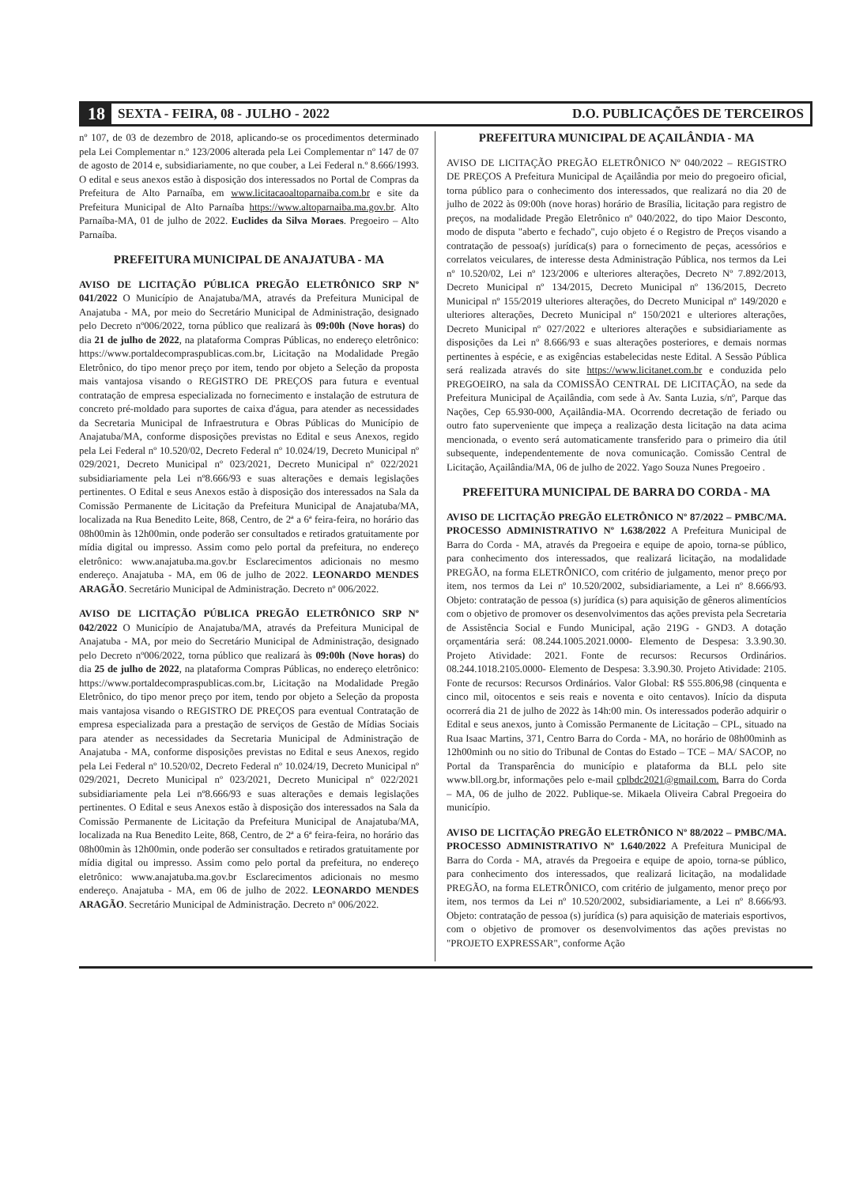18 SEXTA - FEIRA, 08 - JULHO - 2022 D.O. PUBLICAÇÕES DE TERCEIROS
nº 107, de 03 de dezembro de 2018, aplicando-se os procedimentos determinado pela Lei Complementar n.º 123/2006 alterada pela Lei Complementar nº 147 de 07 de agosto de 2014 e, subsidiariamente, no que couber, a Lei Federal n.º 8.666/1993. O edital e seus anexos estão à disposição dos interessados no Portal de Compras da Prefeitura de Alto Parnaíba, em www.licitacaoaltoparnaiba.com.br e site da Prefeitura Municipal de Alto Parnaíba https://www.altoparnaiba.ma.gov.br. Alto Parnaíba-MA, 01 de julho de 2022. Euclides da Silva Moraes. Pregoeiro – Alto Parnaíba.
PREFEITURA MUNICIPAL DE ANAJATUBA - MA
AVISO DE LICITAÇÃO PÚBLICA PREGÃO ELETRÔNICO SRP Nº 041/2022 O Município de Anajatuba/MA, através da Prefeitura Municipal de Anajatuba - MA, por meio do Secretário Municipal de Administração, designado pelo Decreto nº006/2022, torna público que realizará às 09:00h (Nove horas) do dia 21 de julho de 2022, na plataforma Compras Públicas, no endereço eletrônico: https://www.portaldecompraspublicas.com.br, Licitação na Modalidade Pregão Eletrônico, do tipo menor preço por item, tendo por objeto a Seleção da proposta mais vantajosa visando o REGISTRO DE PREÇOS para futura e eventual contratação de empresa especializada no fornecimento e instalação de estrutura de concreto pré-moldado para suportes de caixa d'água, para atender as necessidades da Secretaria Municipal de Infraestrutura e Obras Públicas do Município de Anajatuba/MA, conforme disposições previstas no Edital e seus Anexos, regido pela Lei Federal nº 10.520/02, Decreto Federal nº 10.024/19, Decreto Municipal nº 029/2021, Decreto Municipal nº 023/2021, Decreto Municipal nº 022/2021 subsidiariamente pela Lei nº8.666/93 e suas alterações e demais legislações pertinentes. O Edital e seus Anexos estão à disposição dos interessados na Sala da Comissão Permanente de Licitação da Prefeitura Municipal de Anajatuba/MA, localizada na Rua Benedito Leite, 868, Centro, de 2ª a 6ª feira-feira, no horário das 08h00min às 12h00min, onde poderão ser consultados e retirados gratuitamente por mídia digital ou impresso. Assim como pelo portal da prefeitura, no endereço eletrônico: www.anajatuba.ma.gov.br Esclarecimentos adicionais no mesmo endereço. Anajatuba - MA, em 06 de julho de 2022. LEONARDO MENDES ARAGÃO. Secretário Municipal de Administração. Decreto nº 006/2022.
AVISO DE LICITAÇÃO PÚBLICA PREGÃO ELETRÔNICO SRP Nº 042/2022 O Município de Anajatuba/MA, através da Prefeitura Municipal de Anajatuba - MA, por meio do Secretário Municipal de Administração, designado pelo Decreto nº006/2022, torna público que realizará às 09:00h (Nove horas) do dia 25 de julho de 2022, na plataforma Compras Públicas, no endereço eletrônico: https://www.portaldecompraspublicas.com.br, Licitação na Modalidade Pregão Eletrônico, do tipo menor preço por item, tendo por objeto a Seleção da proposta mais vantajosa visando o REGISTRO DE PREÇOS para eventual Contratação de empresa especializada para a prestação de serviços de Gestão de Mídias Sociais para atender as necessidades da Secretaria Municipal de Administração de Anajatuba - MA, conforme disposições previstas no Edital e seus Anexos, regido pela Lei Federal nº 10.520/02, Decreto Federal nº 10.024/19, Decreto Municipal nº 029/2021, Decreto Municipal nº 023/2021, Decreto Municipal nº 022/2021 subsidiariamente pela Lei nº8.666/93 e suas alterações e demais legislações pertinentes. O Edital e seus Anexos estão à disposição dos interessados na Sala da Comissão Permanente de Licitação da Prefeitura Municipal de Anajatuba/MA, localizada na Rua Benedito Leite, 868, Centro, de 2ª a 6ª feira-feira, no horário das 08h00min às 12h00min, onde poderão ser consultados e retirados gratuitamente por mídia digital ou impresso. Assim como pelo portal da prefeitura, no endereço eletrônico: www.anajatuba.ma.gov.br Esclarecimentos adicionais no mesmo endereço. Anajatuba - MA, em 06 de julho de 2022. LEONARDO MENDES ARAGÃO. Secretário Municipal de Administração. Decreto nº 006/2022.
PREFEITURA MUNICIPAL DE AÇAILÂNDIA - MA
AVISO DE LICITAÇÃO PREGÃO ELETRÔNICO Nº 040/2022 – REGISTRO DE PREÇOS A Prefeitura Municipal de Açailândia por meio do pregoeiro oficial, torna público para o conhecimento dos interessados, que realizará no dia 20 de julho de 2022 às 09:00h (nove horas) horário de Brasília, licitação para registro de preços, na modalidade Pregão Eletrônico nº 040/2022, do tipo Maior Desconto, modo de disputa "aberto e fechado", cujo objeto é o Registro de Preços visando a contratação de pessoa(s) jurídica(s) para o fornecimento de peças, acessórios e correlatos veiculares, de interesse desta Administração Pública, nos termos da Lei nº 10.520/02, Lei nº 123/2006 e ulteriores alterações, Decreto Nº 7.892/2013, Decreto Municipal nº 134/2015, Decreto Municipal nº 136/2015, Decreto Municipal nº 155/2019 ulteriores alterações, do Decreto Municipal nº 149/2020 e ulteriores alterações, Decreto Municipal nº 150/2021 e ulteriores alterações, Decreto Municipal nº 027/2022 e ulteriores alterações e subsidiariamente as disposições da Lei nº 8.666/93 e suas alterações posteriores, e demais normas pertinentes à espécie, e as exigências estabelecidas neste Edital. A Sessão Pública será realizada através do site https://www.licitanet.com.br e conduzida pelo PREGOEIRO, na sala da COMISSÃO CENTRAL DE LICITAÇÃO, na sede da Prefeitura Municipal de Açailândia, com sede à Av. Santa Luzia, s/nº, Parque das Nações, Cep 65.930-000, Açailândia-MA. Ocorrendo decretação de feriado ou outro fato superveniente que impeça a realização desta licitação na data acima mencionada, o evento será automaticamente transferido para o primeiro dia útil subsequente, independentemente de nova comunicação. Comissão Central de Licitação, Açailândia/MA, 06 de julho de 2022. Yago Souza Nunes Pregoeiro .
PREFEITURA MUNICIPAL DE BARRA DO CORDA - MA
AVISO DE LICITAÇÃO PREGÃO ELETRÔNICO Nº 87/2022 – PMBC/MA. PROCESSO ADMINISTRATIVO Nº 1.638/2022 A Prefeitura Municipal de Barra do Corda - MA, através da Pregoeira e equipe de apoio, torna-se público, para conhecimento dos interessados, que realizará licitação, na modalidade PREGÃO, na forma ELETRÔNICO, com critério de julgamento, menor preço por item, nos termos da Lei nº 10.520/2002, subsidiariamente, a Lei nº 8.666/93. Objeto: contratação de pessoa (s) jurídica (s) para aquisição de gêneros alimentícios com o objetivo de promover os desenvolvimentos das ações prevista pela Secretaria de Assistência Social e Fundo Municipal, ação 219G - GND3. A dotação orçamentária será: 08.244.1005.2021.0000- Elemento de Despesa: 3.3.90.30. Projeto Atividade: 2021. Fonte de recursos: Recursos Ordinários. 08.244.1018.2105.0000- Elemento de Despesa: 3.3.90.30. Projeto Atividade: 2105. Fonte de recursos: Recursos Ordinários. Valor Global: R$ 555.806,98 (cinquenta e cinco mil, oitocentos e seis reais e noventa e oito centavos). Início da disputa ocorrerá dia 21 de julho de 2022 às 14h:00 min. Os interessados poderão adquirir o Edital e seus anexos, junto à Comissão Permanente de Licitação – CPL, situado na Rua Isaac Martins, 371, Centro Barra do Corda - MA, no horário de 08h00minh as 12h00minh ou no sitio do Tribunal de Contas do Estado – TCE – MA/ SACOP, no Portal da Transparência do município e plataforma da BLL pelo site www.bll.org.br, informações pelo e-mail cplbdc2021@gmail.com. Barra do Corda – MA, 06 de julho de 2022. Publique-se. Mikaela Oliveira Cabral Pregoeira do município.
AVISO DE LICITAÇÃO PREGÃO ELETRÔNICO Nº 88/2022 – PMBC/MA. PROCESSO ADMINISTRATIVO Nº 1.640/2022 A Prefeitura Municipal de Barra do Corda - MA, através da Pregoeira e equipe de apoio, torna-se público, para conhecimento dos interessados, que realizará licitação, na modalidade PREGÃO, na forma ELETRÔNICO, com critério de julgamento, menor preço por item, nos termos da Lei nº 10.520/2002, subsidiariamente, a Lei nº 8.666/93. Objeto: contratação de pessoa (s) jurídica (s) para aquisição de materiais esportivos, com o objetivo de promover os desenvolvimentos das ações previstas no "PROJETO EXPRESSAR", conforme Ação